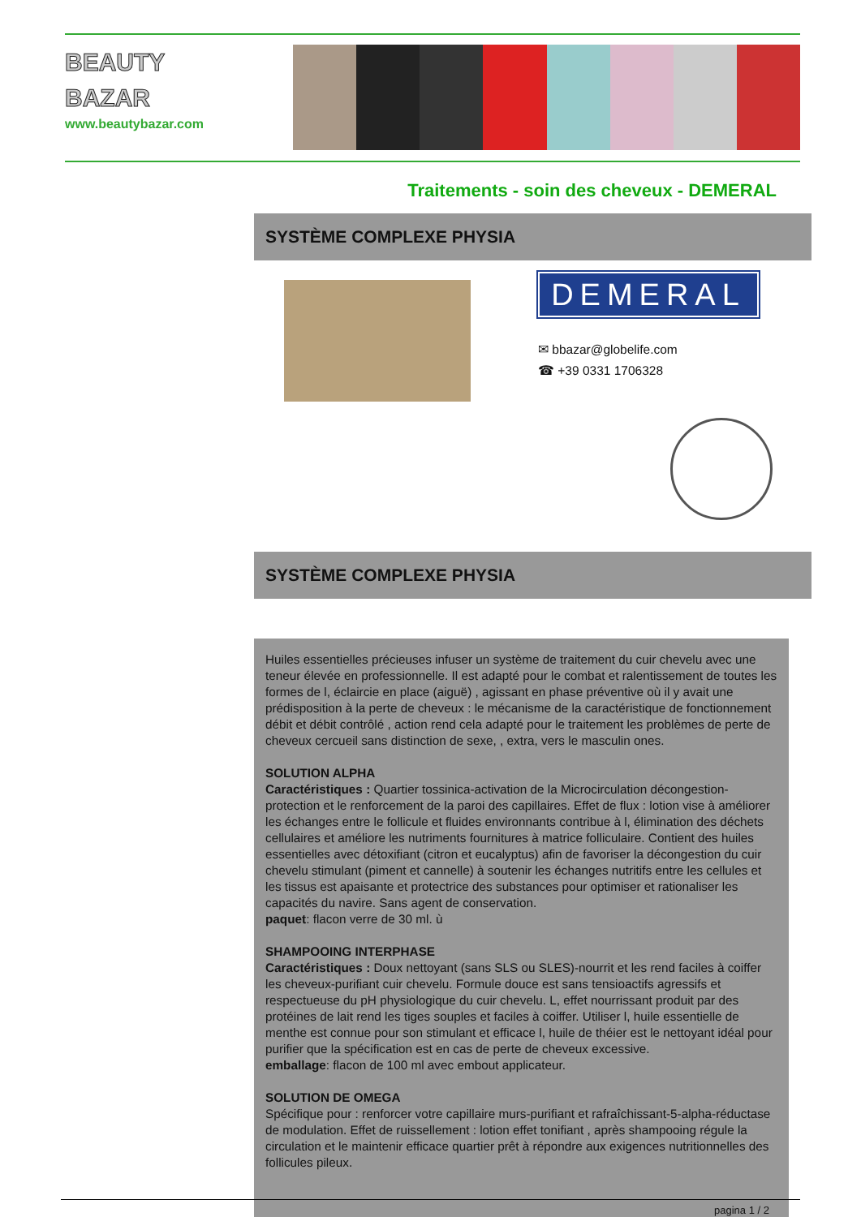BEAUTY
BAZAR
www.beautybazar.com
Traitements - soin des cheveux - DEMERAL
SYSTÈME COMPLEXE PHYSIA
DEMERAL
✉ bbazar@globelife.com
☎ +39 0331 1706328
SYSTÈME COMPLEXE PHYSIA
Huiles essentielles précieuses infuser un système de traitement du cuir chevelu avec une teneur élevée en professionnelle. Il est adapté pour le combat et ralentissement de toutes les formes de l, éclaircie en place (aiguë) , agissant en phase préventive où il y avait une prédisposition à la perte de cheveux : le mécanisme de la caractéristique de fonctionnement débit et débit contrôlé , action rend cela adapté pour le traitement les problèmes de perte de cheveux cercueil sans distinction de sexe, , extra, vers le masculin ones.
SOLUTION ALPHA
Caractéristiques : Quartier tossinica-activation de la Microcirculation décongestion-protection et le renforcement de la paroi des capillaires. Effet de flux : lotion vise à améliorer les échanges entre le follicule et fluides environnants contribue à l, élimination des déchets cellulaires et améliore les nutriments fournitures à matrice folliculaire. Contient des huiles essentielles avec détoxifiant (citron et eucalyptus) afin de favoriser la décongestion du cuir chevelu stimulant (piment et cannelle) à soutenir les échanges nutritifs entre les cellules et les tissus est apaisante et protectrice des substances pour optimiser et rationaliser les capacités du navire. Sans agent de conservation.
paquet: flacon verre de 30 ml. ù
SHAMPOOING INTERPHASE
Caractéristiques : Doux nettoyant (sans SLS ou SLES)-nourrit et les rend faciles à coiffer les cheveux-purifiant cuir chevelu. Formule douce est sans tensioactifs agressifs et respectueuse du pH physiologique du cuir chevelu. L, effet nourrissant produit par des protéines de lait rend les tiges souples et faciles à coiffer. Utiliser l, huile essentielle de menthe est connue pour son stimulant et efficace l, huile de théier est le nettoyant idéal pour purifier que la spécification est en cas de perte de cheveux excessive.
emballage: flacon de 100 ml avec embout applicateur.
SOLUTION DE OMEGA
Spécifique pour : renforcer votre capillaire murs-purifiant et rafraîchissant-5-alpha-réductase de modulation. Effet de ruissellement : lotion effet tonifiant , après shampooing régule la circulation et le maintenir efficace quartier prêt à répondre aux exigences nutritionnelles des follicules pileux.
pagina 1 / 2